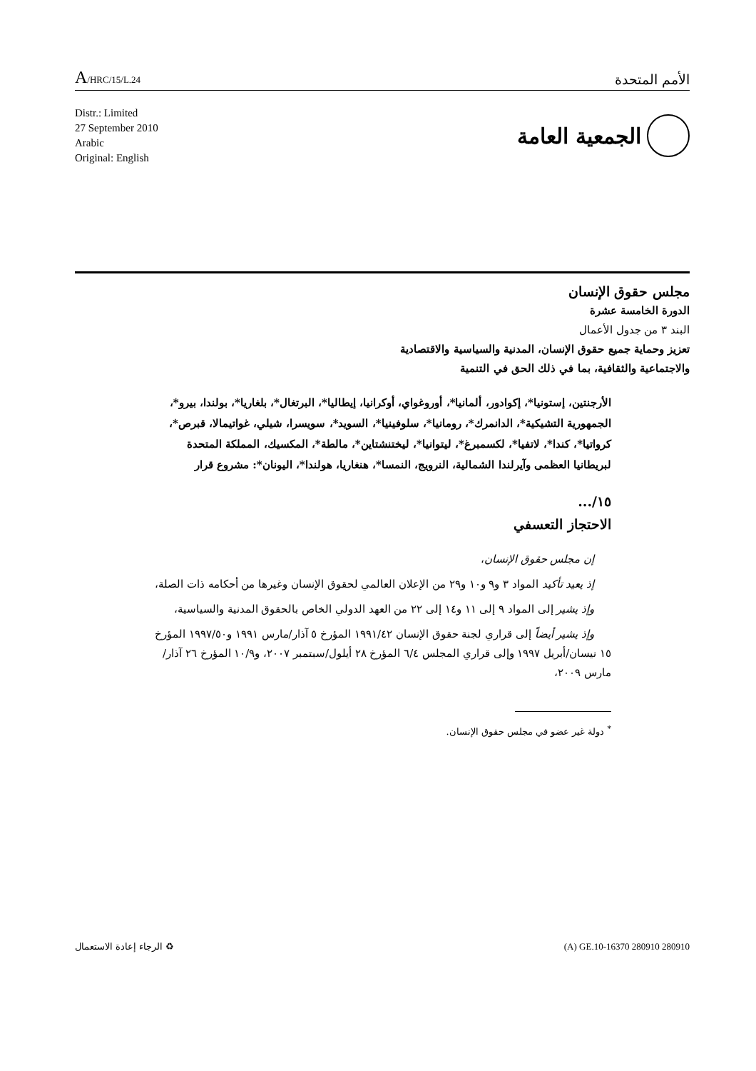A/HRC/15/L.24
الأمم المتحدة
Distr.: Limited
27 September 2010
Arabic
Original: English
الجمعية العامة
مجلس حقوق الإنسان
الدورة الخامسة عشرة
البند ٣ من جدول الأعمال
تعزيز وحماية جميع حقوق الإنسان، المدنية والسياسية والاقتصادية
والاجتماعية والثقافية، بما في ذلك الحق في التنمية
الأرجنتين، إستونيا*، إكوادور، ألمانيا*، أوروغواي، أوكرانيا، إيطاليا*، البرتغال*، بلغاريا*، بولندا، بيرو*، الجمهورية التشيكية*، الدانمرك*، رومانيا*، سلوفينيا*، السويد*، سويسرا، شيلي، غواتيمالا، قبرص*، كرواتيا*، كندا*، لاتفيا*، لكسمبرغ*، ليتوانيا*، ليختنشتاين*، مالطة*، المكسيك، المملكة المتحدة لبريطانيا العظمى وآيرلندا الشمالية، النرويج، النمسا*، هنغاريا، هولندا*، اليونان*: مشروع قرار
١٥/...
الاحتجاز التعسفي
إن مجلس حقوق الإنسان،
إذ يعيد تأكيد المواد ٣ و٩ و١٠ و٢٩ من الإعلان العالمي لحقوق الإنسان وغيرها من أحكامه ذات الصلة،
وإذ يشير إلى المواد ٩ إلى ١١ و١٤ إلى ٢٢ من العهد الدولي الخاص بالحقوق المدنية والسياسية،
وإذ يشير أيضاً إلى قراري لجنة حقوق الإنسان ١٩٩١/٤٢ المؤرخ ٥ آذار/مارس ١٩٩١ و١٩٩٧/٥٠ المؤرخ ١٥ نيسان/أبريل ١٩٩٧ وإلى قراري المجلس ٦/٤ المؤرخ ٢٨ أيلول/سبتمبر ٢٠٠٧، و١٠/٩ المؤرخ ٢٦ آذار/مارس ٢٠٠٩،
<sup>*</sup> دولة غير عضو في مجلس حقوق الإنسان.
الرجاء إعادة الاستعمال ♻ (A) GE.10-16370 280910 280910